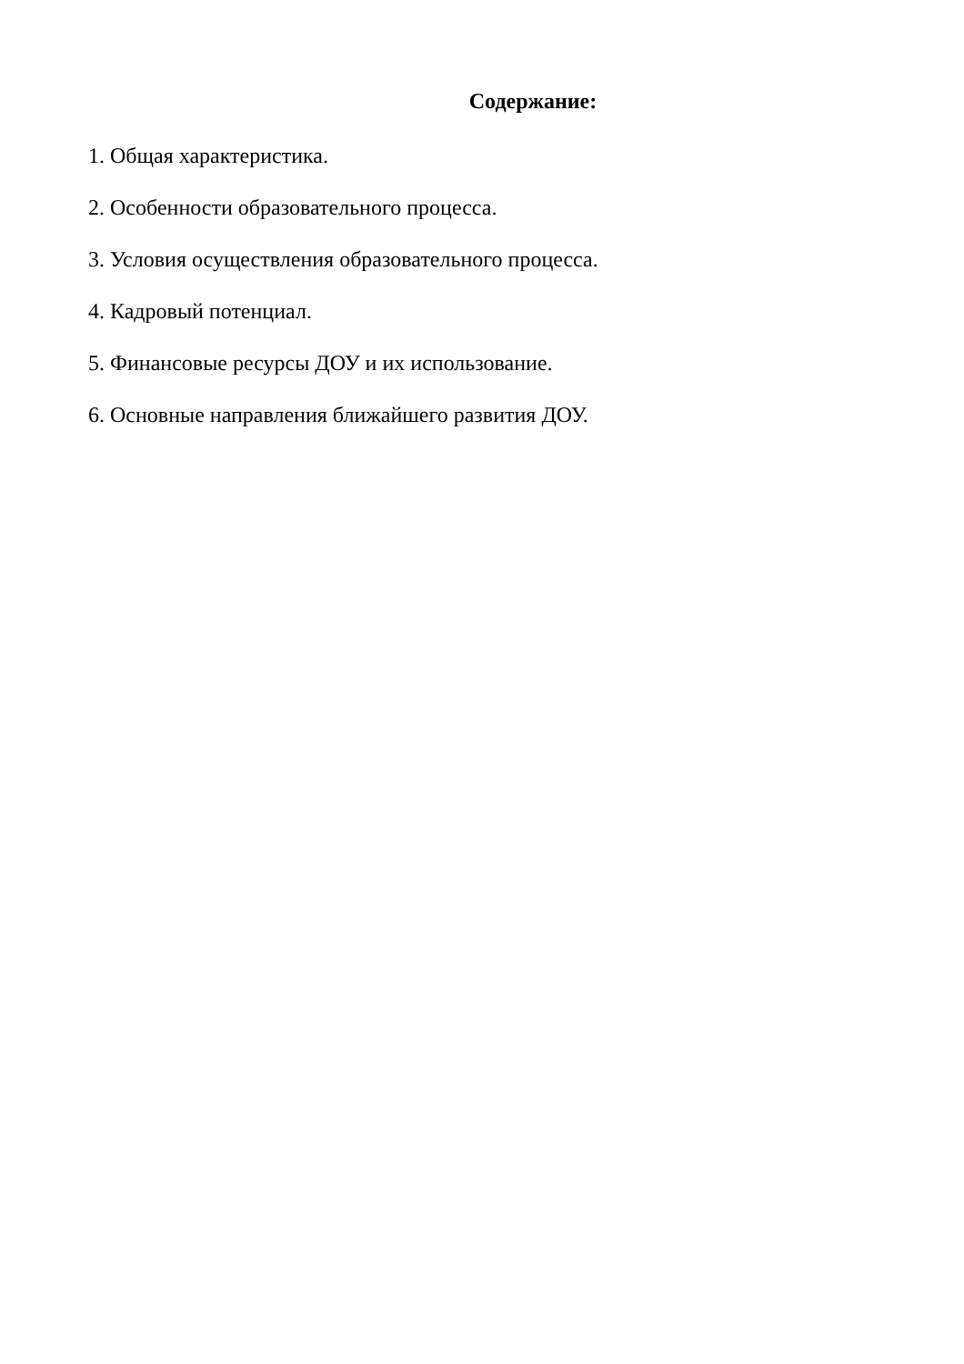Содержание:
1. Общая характеристика.
2. Особенности образовательного процесса.
3. Условия осуществления образовательного процесса.
4. Кадровый потенциал.
5. Финансовые ресурсы ДОУ и их использование.
6. Основные направления ближайшего развития ДОУ.